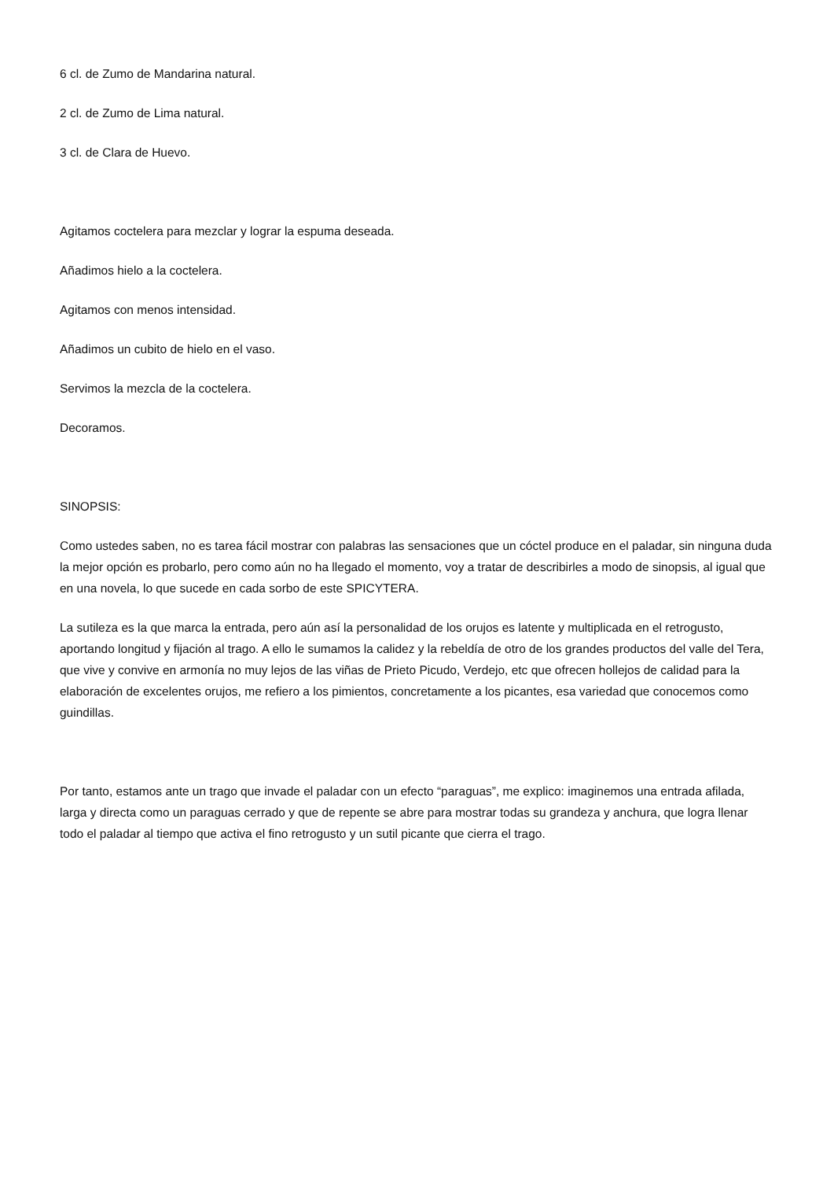6 cl. de Zumo de Mandarina natural.
2 cl. de Zumo de Lima natural.
3 cl. de Clara de Huevo.
Agitamos coctelera para mezclar y lograr la espuma deseada.
Añadimos hielo a la coctelera.
Agitamos con menos intensidad.
Añadimos un cubito de hielo en el vaso.
Servimos la mezcla de la coctelera.
Decoramos.
SINOPSIS:
Como ustedes saben, no es tarea fácil mostrar con palabras las sensaciones que un cóctel produce en el paladar, sin ninguna duda la mejor opción es probarlo, pero como aún no ha llegado el momento, voy a tratar de describirles a modo de sinopsis, al igual que en una novela, lo que sucede en cada sorbo de este SPICYTERA.
La sutileza es la que marca la entrada, pero aún así la personalidad de los orujos es latente y multiplicada en el retrogusto, aportando longitud y fijación al trago. A ello le sumamos la calidez y la rebeldía de otro de los grandes productos del valle del Tera, que vive y convive en armonía no muy lejos de las viñas de Prieto Picudo, Verdejo, etc que ofrecen hollejos de calidad para la elaboración de excelentes orujos, me refiero a los pimientos, concretamente a los picantes, esa variedad que conocemos como guindillas.
Por tanto, estamos ante un trago que invade el paladar con un efecto “paraguas”, me explico: imaginemos una entrada afilada, larga y directa como un paraguas cerrado y que de repente se abre para mostrar todas su grandeza y anchura, que logra llenar todo el paladar al tiempo que activa el fino retrogusto y un sutil picante que cierra el trago.